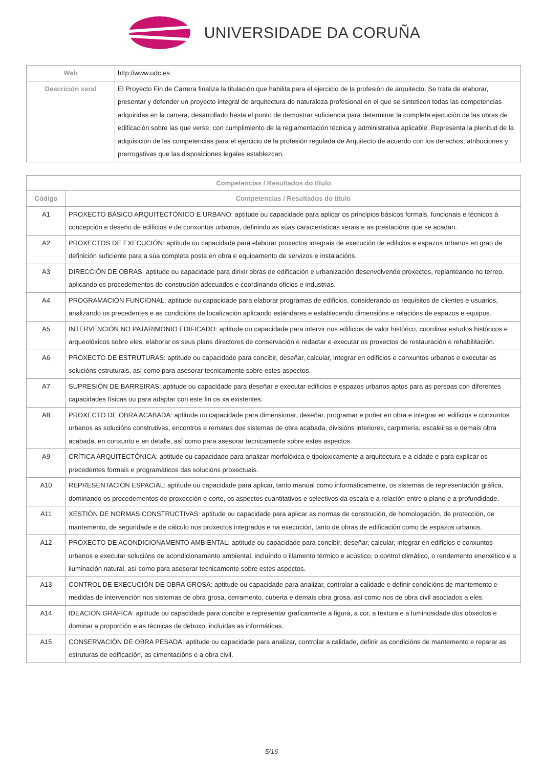UNIVERSIDADE DA CORUÑA
| Web | http://www.udc.es |
| Descrición xeral | El Proyecto Fin de Carrera finaliza la titulación que habilita para el ejercicio de la profesión de arquitecto. Se trata de elaborar, presentar y defender un proyecto integral de arquitectura de naturaleza profesional en el que se sinteticen todas las competencias adquiridas en la carrera, desarrollado hasta el punto de demostrar suficiencia para determinar la completa ejecución de las obras de edificación sobre las que verse, con cumplimiento de la reglamentación técnica y administrativa aplicable. Representa la plenitud de la adquisición de las competencias para el ejercicio de la profesión regulada de Arquitecto de acuerdo con los derechos, atribuciones y prerrogativas que las disposiciones legales establezcan. |
| Competencias / Resultados do título | |
| --- | --- |
| Código | Competencias / Resultados do título |
| A1 | PROXECTO BÁSICO ARQUITECTÓNICO E URBANO: aptitude ou capacidade para aplicar os principios básicos formais, funcionais e técnicos á concepción e deseño de edificios e de conxuntos urbanos, definindo as súas características xerais e as prestacións que se acadan. |
| A2 | PROXECTOS DE EXECUCIÓN: aptitude ou capacidade para elaborar proxectos integrais de execución de edificios e espazos urbanos en grao de definición suficiente para a súa completa posta en obra e equipamento de servizos e instalacións. |
| A3 | DIRECCIÓN DE OBRAS: aptitude ou capacidade para dirixir obras de edificación e urbanización desenvolvendo proxectos, replanteando no terreo, aplicando os procedementos de construción adecuados e coordinando oficios e industrias. |
| A4 | PROGRAMACIÓN FUNCIONAL: aptitude ou capacidade para elaborar programas de edificios, considerando os requisitos de clientes e usuarios, analizando os precedentes e as condicións de localización aplicando estándares e establecendo dimensións e relacións de espazos e equipos. |
| A5 | INTERVENCIÓN NO PATARIMONIO EDIFICADO: aptitude ou capacidade para intervir nos edificios de valor histórico, coordinar estudos históricos e arqueolóxicos sobre eles, elaborar os seus plans directores de conservación e redactar e executar os proxectos de restauración e rehabilitación. |
| A6 | PROXECTO DE ESTRUTURAS: aptitude ou capacidade para concibir, deseñar, calcular, integrar en edificios e conxuntos urbanos e executar as solucións estruturais, así como para asesorar tecnicamente sobre estes aspectos. |
| A7 | SUPRESIÓN DE BARREIRAS: aptitude ou capacidade para deseñar e executar edificios e espazos urbanos aptos para as persoas con diferentes capacidades físicas ou para adaptar con este fin os xa existentes. |
| A8 | PROXECTO DE OBRA ACABADA: aptitude ou capacidade para dimensionar, deseñar, programar e poñer en obra e integrar en edificios e conxuntos urbanos as solucións construtivas, encontros e remates dos sistemas de obra acabada, divisións interiores, carpintería, escaleiras e demais obra acabada, en conxunto e en detalle, así como para asesorar tecnicamente sobre estes aspectos. |
| A9 | CRÍTICA ARQUITECTÓNICA: aptitude ou capacidade para analizar morfolóxica e tipoloxicamente a arquitectura e a cidade e para explicar os precedentes formais e programáticos das solucións proxectuais. |
| A10 | REPRESENTACIÓN ESPACIAL: aptitude ou capacidade para aplicar, tanto manual como informaticamente, os sistemas de representación gráfica, dominando os procedementos de proxección e corte, os aspectos cuantitativos e selectivos da escala e a relación entre o plano e a profundidade. |
| A11 | XESTIÓN DE NORMAS CONSTRUCTIVAS: aptitude ou capacidade para aplicar as normas de construción, de homologación, de protección, de mantemento, de seguridade e de cálculo nos proxectos integrados e na execución, tanto de obras de edificación como de espazos urbanos. |
| A12 | PROXECTO DE ACONDICIONAMENTO AMBIENTAL: aptitude ou capacidade para concibir, deseñar, calcular, integrar en edificios e conxuntos urbanos e executar solucións de acondicionamento ambiental, incluíndo o illamento térmico e acústico, o control climático, o rendemento enerxético e a iluminación natural, así como para asesorar tecnicamente sobre estes aspectos. |
| A13 | CONTROL DE EXECUCIÓN DE OBRA GROSA: aptitude ou capacidade para analizar, controlar a calidade e definir condicións de mantemento e medidas de intervención nos sistemas de obra grosa, cerramento, cuberta e demais obra grosa, así como nos de obra civil asociados a eles. |
| A14 | IDEACIÓN GRÁFICA: aptitude ou capacidade para concibir e representar graficamente a figura, a cor, a textura e a luminosidade dos obxectos e dominar a proporción e as técnicas de debuxo, incluídas as informáticas. |
| A15 | CONSERVACIÓN DE OBRA PESADA: aptitude ou capacidade para analizar, controlar a calidade, definir as condicións de mantemento e reparar as estruturas de edificación, as cimentacións e a obra civil. |
5/16